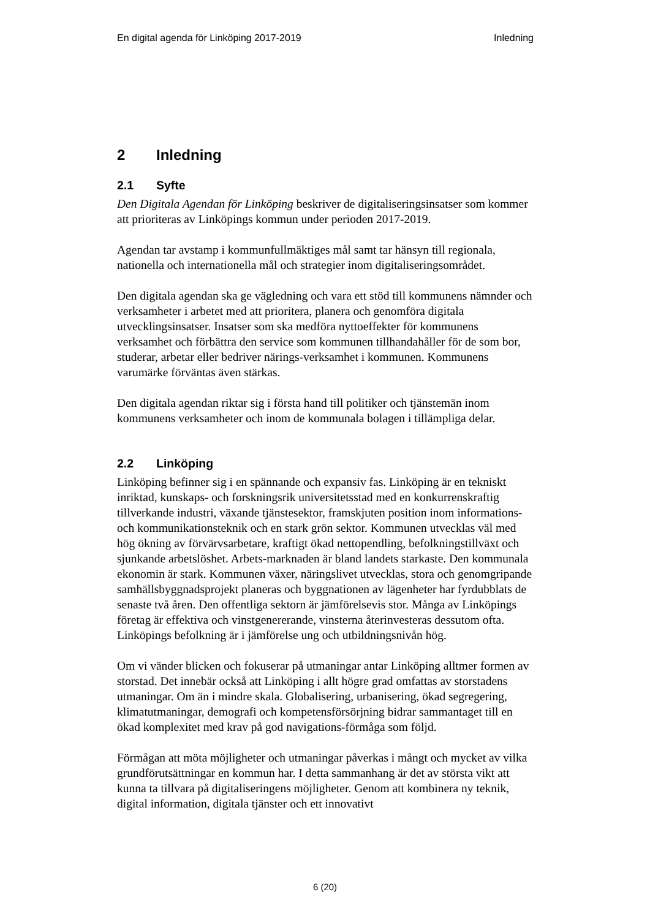En digital agenda för Linköping 2017-2019
Inledning
2 Inledning
2.1 Syfte
Den Digitala Agendan för Linköping beskriver de digitaliseringsinsatser som kommer att prioriteras av Linköpings kommun under perioden 2017-2019.
Agendan tar avstamp i kommunfullmäktiges mål samt tar hänsyn till regionala, nationella och internationella mål och strategier inom digitaliseringsområdet.
Den digitala agendan ska ge vägledning och vara ett stöd till kommunens nämnder och verksamheter i arbetet med att prioritera, planera och genomföra digitala utvecklingsinsatser. Insatser som ska medföra nyttoeffekter för kommunens verksamhet och förbättra den service som kommunen tillhandahåller för de som bor, studerar, arbetar eller bedriver närings-verksamhet i kommunen. Kommunens varumärke förväntas även stärkas.
Den digitala agendan riktar sig i första hand till politiker och tjänstemän inom kommunens verksamheter och inom de kommunala bolagen i tillämpliga delar.
2.2 Linköping
Linköping befinner sig i en spännande och expansiv fas. Linköping är en tekniskt inriktad, kunskaps- och forskningsrik universitetsstad med en konkurrenskraftig tillverkande industri, växande tjänstesektor, framskjuten position inom informations- och kommunikationsteknik och en stark grön sektor. Kommunen utvecklas väl med hög ökning av förvärvsarbetare, kraftigt ökad nettopendling, befolkningstillväxt och sjunkande arbetslöshet. Arbets-marknaden är bland landets starkaste. Den kommunala ekonomin är stark. Kommunen växer, näringslivet utvecklas, stora och genomgripande samhällsbyggnadsprojekt planeras och byggnationen av lägenheter har fyrdubblats de senaste två åren. Den offentliga sektorn är jämförelsevis stor. Många av Linköpings företag är effektiva och vinstgenererande, vinsterna återinvesteras dessutom ofta. Linköpings befolkning är i jämförelse ung och utbildningsnivån hög.
Om vi vänder blicken och fokuserar på utmaningar antar Linköping alltmer formen av storstad. Det innebär också att Linköping i allt högre grad omfattas av storstadens utmaningar. Om än i mindre skala. Globalisering, urbanisering, ökad segregering, klimatutmaningar, demografi och kompetensförsörjning bidrar sammantaget till en ökad komplexitet med krav på god navigations-förmåga som följd.
Förmågan att möta möjligheter och utmaningar påverkas i mångt och mycket av vilka grundförutsättningar en kommun har. I detta sammanhang är det av största vikt att kunna ta tillvara på digitaliseringens möjligheter. Genom att kombinera ny teknik, digital information, digitala tjänster och ett innovativt
6 (20)